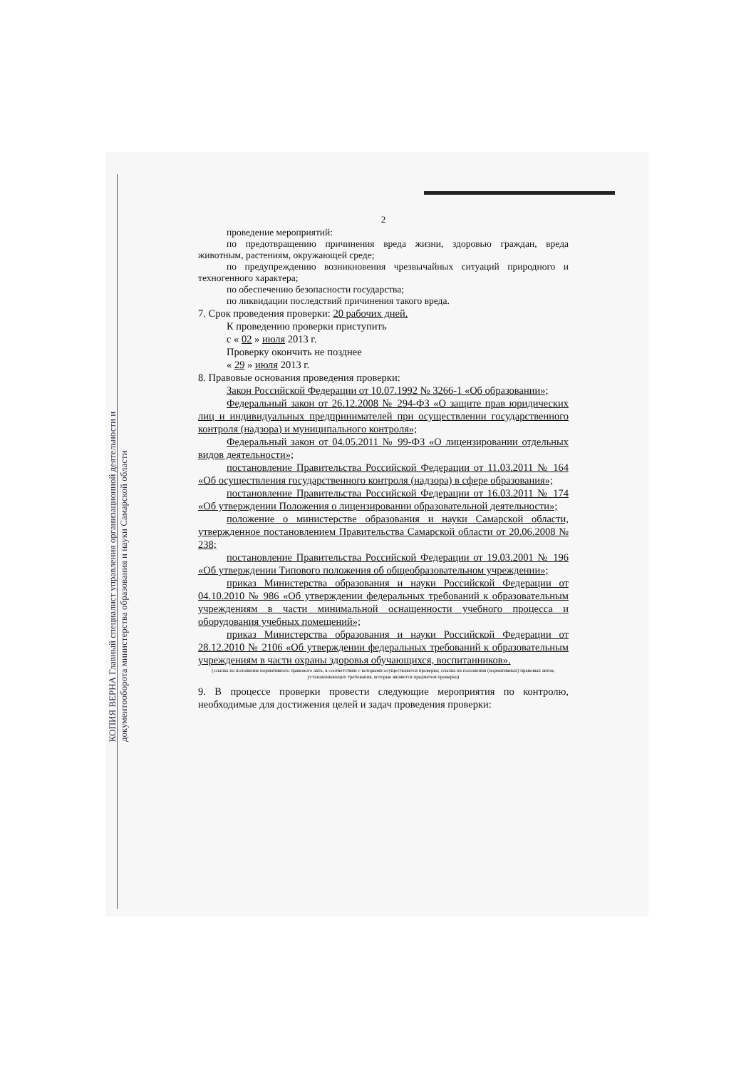КОПИЯ ВЕРНА Главный специалист управления организационной деятельности и документооборота министерства образования и науки Самарской области
2
проведение мероприятий:
по предотвращению причинения вреда жизни, здоровью граждан, вреда животным, растениям, окружающей среде;
по предупреждению возникновения чрезвычайных ситуаций природного и техногенного характера;
по обеспечению безопасности государства;
по ликвидации последствий причинения такого вреда.
7. Срок проведения проверки: 20 рабочих дней.
К проведению проверки приступить
с « 02 » июля 2013 г.
Проверку окончить не позднее
« 29 » июля 2013 г.
8. Правовые основания проведения проверки:
Закон Российской Федерации от 10.07.1992 № 3266-1 «Об образовании»;
Федеральный закон от 26.12.2008 № 294-ФЗ «О защите прав юридических лиц и индивидуальных предпринимателей при осуществлении государственного контроля (надзора) и муниципального контроля»;
Федеральный закон от 04.05.2011 № 99-ФЗ «О лицензировании отдельных видов деятельности»;
постановление Правительства Российской Федерации от 11.03.2011 № 164 «Об осуществления государственного контроля (надзора) в сфере образования»;
постановление Правительства Российской Федерации от 16.03.2011 № 174 «Об утверждении Положения о лицензировании образовательной деятельности»;
положение о министерстве образования и науки Самарской области, утвержденное постановлением Правительства Самарской области от 20.06.2008 № 238;
постановление Правительства Российской Федерации от 19.03.2001 № 196 «Об утверждении Типового положения об общеобразовательном учреждении»;
приказ Министерства образования и науки Российской Федерации от 04.10.2010 № 986 «Об утверждении федеральных требований к образовательным учреждениям в части минимальной оснащенности учебного процесса и оборудования учебных помещений»;
приказ Министерства образования и науки Российской Федерации от 28.12.2010 № 2106 «Об утверждении федеральных требований к образовательным учреждениям в части охраны здоровья обучающихся, воспитанников».
(ссылка на положение нормативного правового акта, в соответствии с которыми осуществляется проверка; ссылка на положения (нормативных) правовых актов, устанавливающих требования, которые являются предметом проверки)
9. В процессе проверки провести следующие мероприятия по контролю, необходимые для достижения целей и задач проведения проверки: